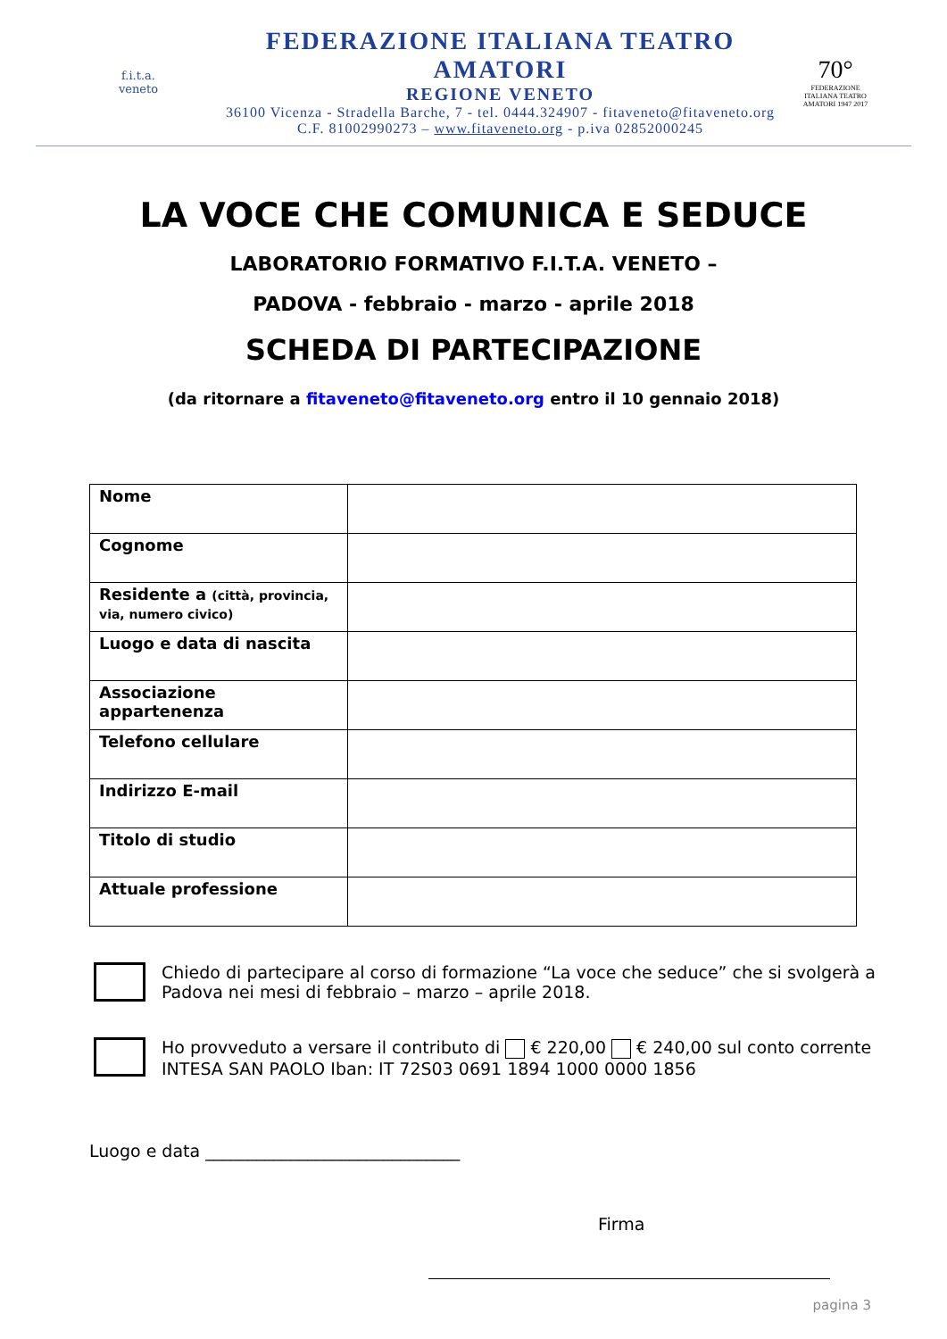f.i.t.a.
veneto
FEDERAZIONE ITALIANA TEATRO AMATORI
REGIONE VENETO
36100 Vicenza - Stradella Barche, 7 - tel. 0444.324907 - fitaveneto@fitaveneto.org
C.F. 81002990273 – www.fitaveneto.org - p.iva 02852000245
70°
FEDERAZIONE ITALIANA TEATRO AMATORI 1947 2017
LA VOCE CHE COMUNICA E SEDUCE
LABORATORIO FORMATIVO F.I.T.A. VENETO –
PADOVA - febbraio - marzo - aprile 2018
SCHEDA DI PARTECIPAZIONE
(da ritornare a fitaveneto@fitaveneto.org entro il 10 gennaio 2018)
| Nome | |
| Cognome | |
| Residente a (città, provincia, via, numero civico) | |
| Luogo e data di nascita | |
| Associazione appartenenza | |
| Telefono cellulare | |
| Indirizzo E-mail | |
| Titolo di studio | |
| Attuale professione | |
Chiedo di partecipare al corso di formazione “La voce che seduce” che si svolgerà a Padova nei mesi di febbraio – marzo – aprile 2018.
Ho provveduto a versare il contributo di € 220,00 € 240,00 sul conto corrente INTESA SAN PAOLO Iban: IT 72S03 0691 1894 1000 0000 1856
Luogo e data ______________________________
Firma
pagina 3